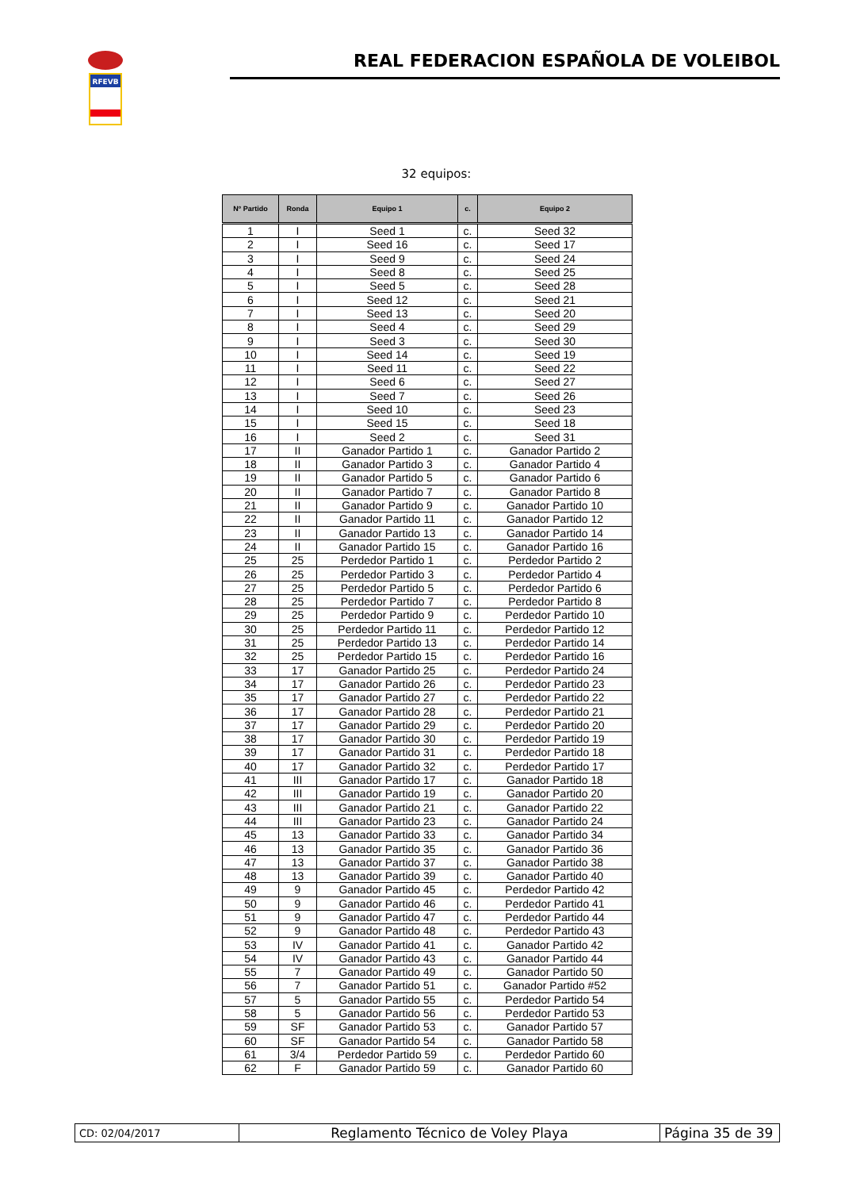RFEVB
REAL FEDERACION ESPAÑOLA DE VOLEIBOL
32 equipos:
| Nº Partido | Ronda | Equipo 1 | c. | Equipo 2 |
| --- | --- | --- | --- | --- |
| 1 | I | Seed 1 | c. | Seed 32 |
| 2 | I | Seed 16 | c. | Seed 17 |
| 3 | I | Seed 9 | c. | Seed 24 |
| 4 | I | Seed 8 | c. | Seed 25 |
| 5 | I | Seed 5 | c. | Seed 28 |
| 6 | I | Seed 12 | c. | Seed 21 |
| 7 | I | Seed 13 | c. | Seed 20 |
| 8 | I | Seed 4 | c. | Seed 29 |
| 9 | I | Seed 3 | c. | Seed 30 |
| 10 | I | Seed 14 | c. | Seed 19 |
| 11 | I | Seed 11 | c. | Seed 22 |
| 12 | I | Seed 6 | c. | Seed 27 |
| 13 | I | Seed 7 | c. | Seed 26 |
| 14 | I | Seed 10 | c. | Seed 23 |
| 15 | I | Seed 15 | c. | Seed 18 |
| 16 | I | Seed 2 | c. | Seed 31 |
| 17 | II | Ganador Partido 1 | c. | Ganador Partido 2 |
| 18 | II | Ganador Partido 3 | c. | Ganador Partido 4 |
| 19 | II | Ganador Partido 5 | c. | Ganador Partido 6 |
| 20 | II | Ganador Partido 7 | c. | Ganador Partido 8 |
| 21 | II | Ganador Partido 9 | c. | Ganador Partido 10 |
| 22 | II | Ganador Partido 11 | c. | Ganador Partido 12 |
| 23 | II | Ganador Partido 13 | c. | Ganador Partido 14 |
| 24 | II | Ganador Partido 15 | c. | Ganador Partido 16 |
| 25 | 25 | Perdedor Partido 1 | c. | Perdedor Partido 2 |
| 26 | 25 | Perdedor Partido 3 | c. | Perdedor Partido 4 |
| 27 | 25 | Perdedor Partido 5 | c. | Perdedor Partido 6 |
| 28 | 25 | Perdedor Partido 7 | c. | Perdedor Partido 8 |
| 29 | 25 | Perdedor Partido 9 | c. | Perdedor Partido 10 |
| 30 | 25 | Perdedor Partido 11 | c. | Perdedor Partido 12 |
| 31 | 25 | Perdedor Partido 13 | c. | Perdedor Partido 14 |
| 32 | 25 | Perdedor Partido 15 | c. | Perdedor Partido 16 |
| 33 | 17 | Ganador Partido 25 | c. | Perdedor Partido 24 |
| 34 | 17 | Ganador Partido 26 | c. | Perdedor Partido 23 |
| 35 | 17 | Ganador Partido 27 | c. | Perdedor Partido 22 |
| 36 | 17 | Ganador Partido 28 | c. | Perdedor Partido 21 |
| 37 | 17 | Ganador Partido 29 | c. | Perdedor Partido 20 |
| 38 | 17 | Ganador Partido 30 | c. | Perdedor Partido 19 |
| 39 | 17 | Ganador Partido 31 | c. | Perdedor Partido 18 |
| 40 | 17 | Ganador Partido 32 | c. | Perdedor Partido 17 |
| 41 | III | Ganador Partido 17 | c. | Ganador Partido 18 |
| 42 | III | Ganador Partido 19 | c. | Ganador Partido 20 |
| 43 | III | Ganador Partido 21 | c. | Ganador Partido 22 |
| 44 | III | Ganador Partido 23 | c. | Ganador Partido 24 |
| 45 | 13 | Ganador Partido 33 | c. | Ganador Partido 34 |
| 46 | 13 | Ganador Partido 35 | c. | Ganador Partido 36 |
| 47 | 13 | Ganador Partido 37 | c. | Ganador Partido 38 |
| 48 | 13 | Ganador Partido 39 | c. | Ganador Partido 40 |
| 49 | 9 | Ganador Partido 45 | c. | Perdedor Partido 42 |
| 50 | 9 | Ganador Partido 46 | c. | Perdedor Partido 41 |
| 51 | 9 | Ganador Partido 47 | c. | Perdedor Partido 44 |
| 52 | 9 | Ganador Partido 48 | c. | Perdedor Partido 43 |
| 53 | IV | Ganador Partido 41 | c. | Ganador Partido 42 |
| 54 | IV | Ganador Partido 43 | c. | Ganador Partido 44 |
| 55 | 7 | Ganador Partido 49 | c. | Ganador Partido 50 |
| 56 | 7 | Ganador Partido 51 | c. | Ganador Partido #52 |
| 57 | 5 | Ganador Partido 55 | c. | Perdedor Partido 54 |
| 58 | 5 | Ganador Partido 56 | c. | Perdedor Partido 53 |
| 59 | SF | Ganador Partido 53 | c. | Ganador Partido 57 |
| 60 | SF | Ganador Partido 54 | c. | Ganador Partido 58 |
| 61 | 3/4 | Perdedor Partido 59 | c. | Perdedor Partido 60 |
| 62 | F | Ganador Partido 59 | c. | Ganador Partido 60 |
| CD: 02/04/2017 | Reglamento Técnico de Voley Playa | Página 35 de 39 |